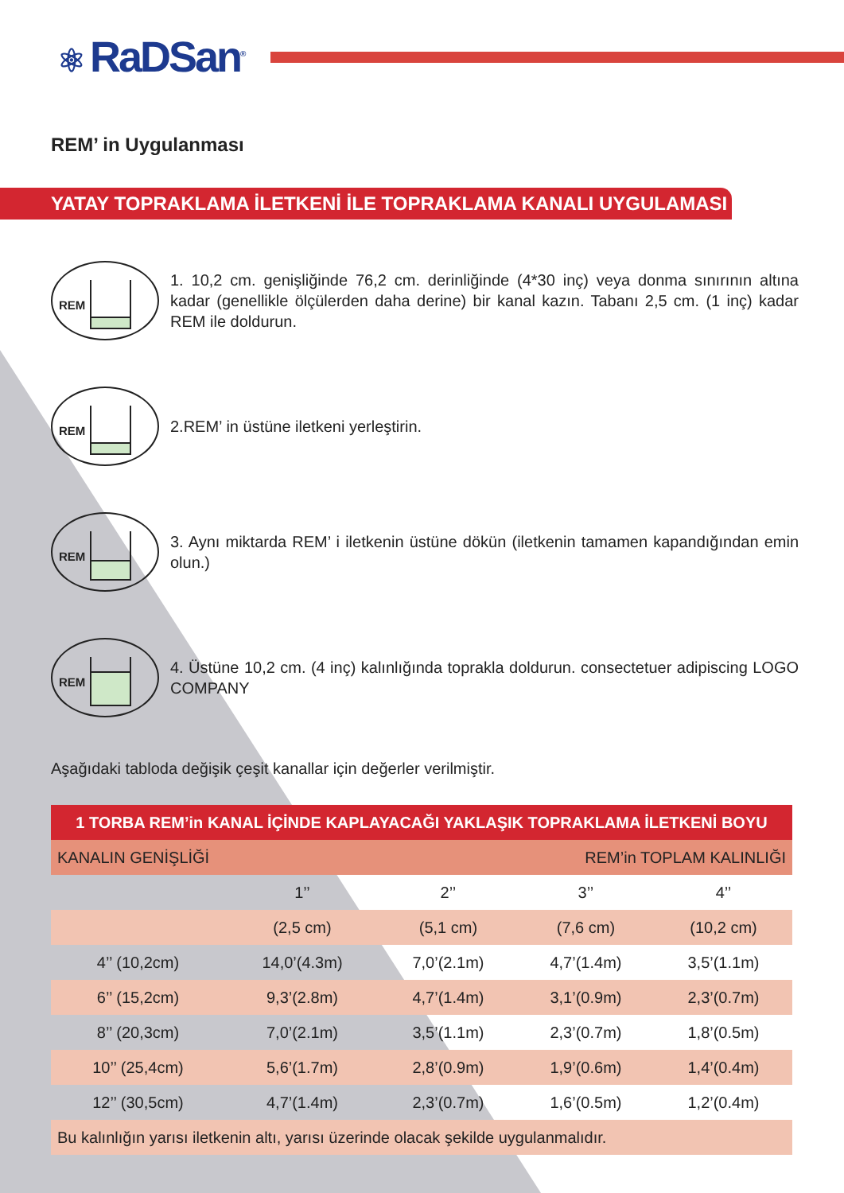⚛ RaDSan<sup>®</sup>
REM’ in Uygulanması
YATAY TOPRAKLAMA İLETKENİ İLE TOPRAKLAMA KANALI UYGULAMASI
REM
1. 10,2 cm. genişliğinde 76,2 cm. derinliğinde (4*30 inç) veya donma sınırının altına kadar (genellikle ölçülerden daha derine) bir kanal kazın. Tabanı 2,5 cm. (1 inç) kadar REM ile doldurun.
REM
2.REM’ in üstüne iletkeni yerleştirin.
REM
3. Aynı miktarda REM’ i iletkenin üstüne dökün (iletkenin tamamen kapandığından emin olun.)
REM
4. Üstüne 10,2 cm. (4 inç) kalınlığında toprakla doldurun. consectetuer adipiscing LOGO COMPANY
Aşağıdaki tabloda değişik çeşit kanallar için değerler verilmiştir.
| 1 TORBA REM’in KANAL İÇİNDE KAPLAYACAĞI YAKLAŞIK TOPRAKLAMA İLETKENİ BOYU | | | | |
| --- | --- | --- | --- | --- |
| KANALIN GENİŞLİĞİ | | REM’in TOPLAM KALINLIĞI | | |
| | 1’’ | 2’’ | 3’’ | 4’’ |
| | (2,5 cm) | (5,1 cm) | (7,6 cm) | (10,2 cm) |
| 4’’ (10,2cm) | 14,0’(4.3m) | 7,0’(2.1m) | 4,7’(1.4m) | 3,5’(1.1m) |
| 6’’ (15,2cm) | 9,3’(2.8m) | 4,7’(1.4m) | 3,1’(0.9m) | 2,3’(0.7m) |
| 8’’ (20,3cm) | 7,0’(2.1m) | 3,5’(1.1m) | 2,3’(0.7m) | 1,8’(0.5m) |
| 10’’ (25,4cm) | 5,6’(1.7m) | 2,8’(0.9m) | 1,9’(0.6m) | 1,4’(0.4m) |
| 12’’ (30,5cm) | 4,7’(1.4m) | 2,3’(0.7m) | 1,6’(0.5m) | 1,2’(0.4m) |
| Bu kalınlığın yarısı iletkenin altı, yarısı üzerinde olacak şekilde uygulanmalıdır. | | | | |